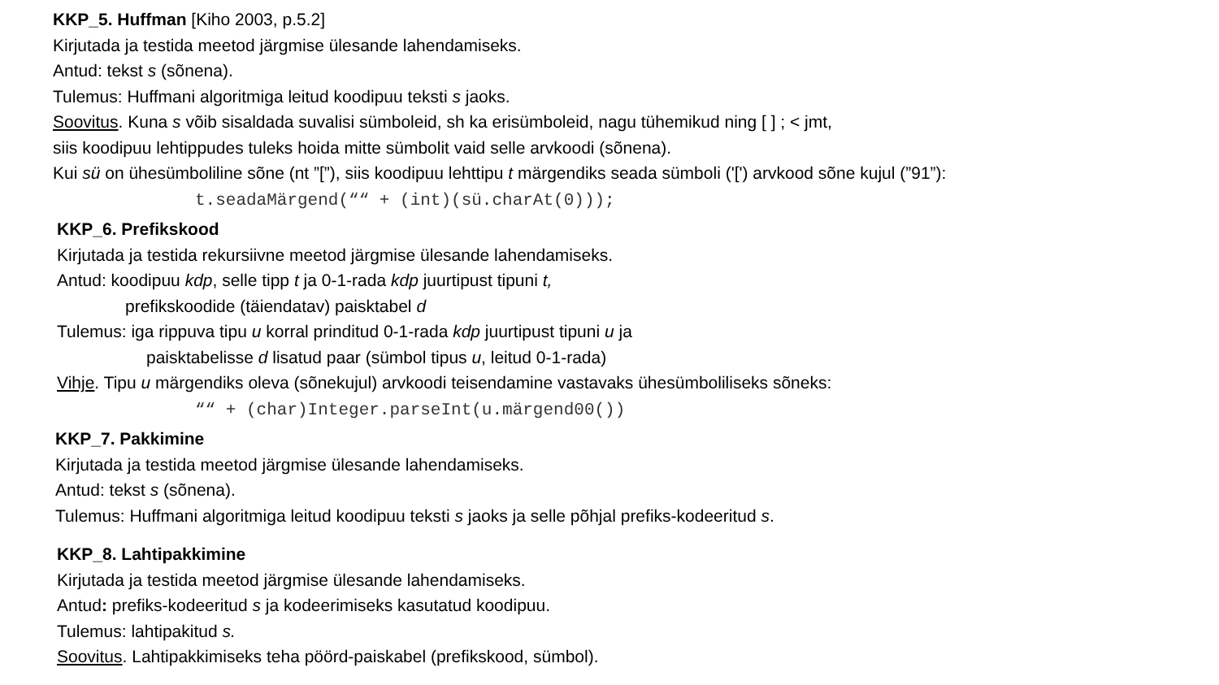KKP_5. Huffman [Kiho 2003, p.5.2]
Kirjutada ja testida meetod järgmise ülesande lahendamiseks.
Antud: tekst s (sõnena).
Tulemus: Huffmani algoritmiga leitud koodipuu teksti s jaoks.
Soovitus. Kuna s võib sisaldada suvalisi sümboleid, sh ka erisümboleid, nagu tühemikud ning [ ] ; < jmt,
siis koodipuu lehtippudes tuleks hoida mitte sümbolit vaid selle arvkoodi (sõnena).
Kui sü on ühesümboliline sõne (nt ”[”), siis koodipuu lehttipu t märgendiks seada sümboli ('[') arvkood sõne kujul (”91”):
t.seadaMärgend(““ + (int)(sü.charAt(0)));
KKP_6. Prefikskood
Kirjutada ja testida rekursiivne meetod järgmise ülesande lahendamiseks.
Antud: koodipuu kdp, selle tipp t ja 0-1-rada kdp juurtipust tipuni t,
prefikskoodide (täiendatav) paisktabel d
Tulemus: iga rippuva tipu u korral prinditud 0-1-rada kdp juurtipust tipuni u ja
paisktabelisse d lisatud paar (sümbol tipus u, leitud 0-1-rada)
Vihje. Tipu u märgendiks oleva (sõnekujul) arvkoodi teisendamine vastavaks ühesümboliliseks sõneks:
““ + (char)Integer.parseInt(u.märgend00())
KKP_7. Pakkimine
Kirjutada ja testida meetod järgmise ülesande lahendamiseks.
Antud: tekst s (sõnena).
Tulemus: Huffmani algoritmiga leitud koodipuu teksti s jaoks ja selle põhjal prefiks-kodeeritud s.
KKP_8. Lahtipakkimine
Kirjutada ja testida meetod järgmise ülesande lahendamiseks.
Antud: prefiks-kodeeritud s ja kodeerimiseks kasutatud koodipuu.
Tulemus: lahtipakitud s.
Soovitus. Lahtipakkimiseks teha pöörd-paiskabel (prefikskood, sümbol).